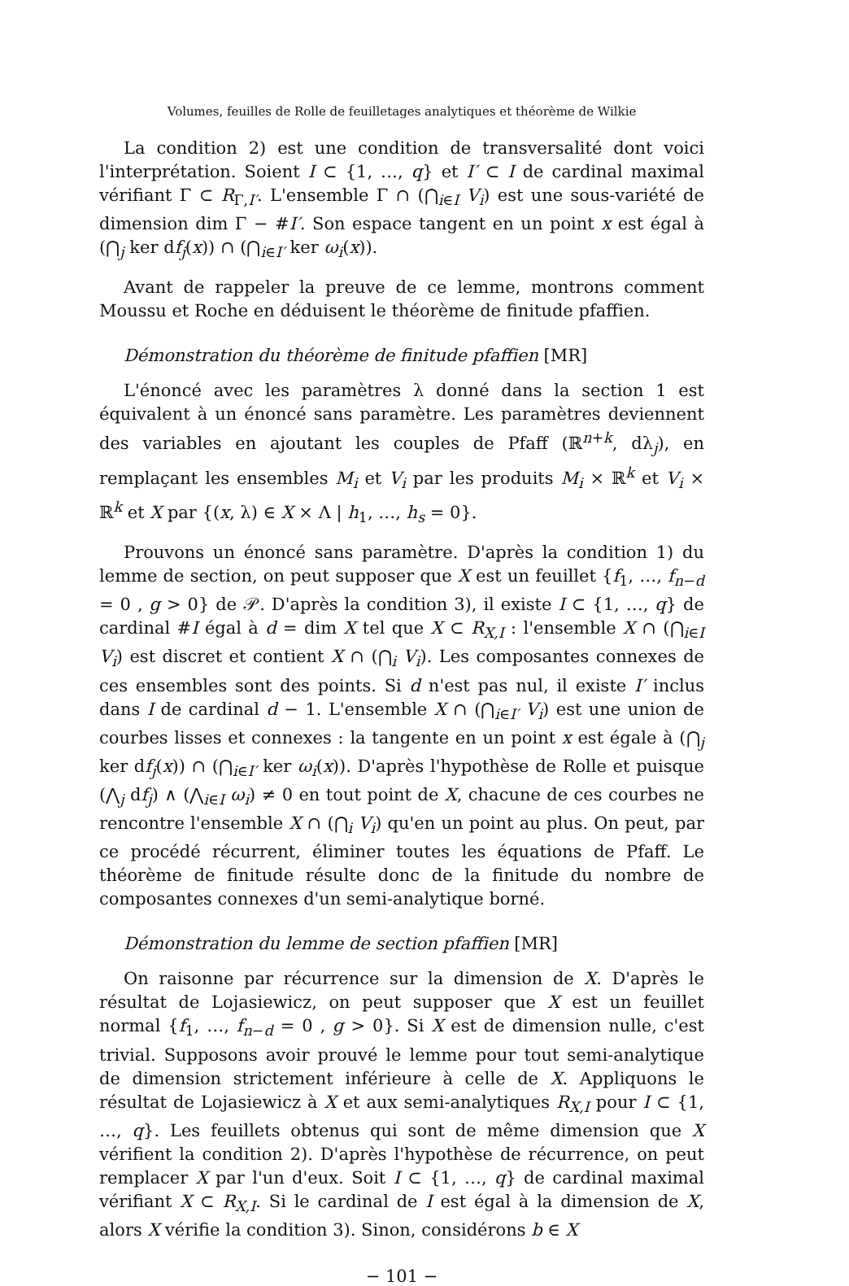Volumes, feuilles de Rolle de feuilletages analytiques et théorème de Wilkie
La condition 2) est une condition de transversalité dont voici l'interprétation. Soient I ⊂ {1, …, q} et I′ ⊂ I de cardinal maximal vérifiant Γ ⊂ R<sub>Γ,I′</sub>. L'ensemble Γ ∩ (⋂<sub>i∈I</sub> V<sub>i</sub>) est une sous-variété de dimension dim Γ − #I′. Son espace tangent en un point x est égal à (⋂<sub>j</sub> ker df<sub>j</sub>(x)) ∩ (⋂<sub>i∈I′</sub> ker ω<sub>i</sub>(x)).
Avant de rappeler la preuve de ce lemme, montrons comment Moussu et Roche en déduisent le théorème de finitude pfaffien.
Démonstration du théorème de finitude pfaffien [MR]
L'énoncé avec les paramètres λ donné dans la section 1 est équivalent à un énoncé sans paramètre. Les paramètres deviennent des variables en ajoutant les couples de Pfaff (ℝ<sup>n+k</sup>, dλ<sub>j</sub>), en remplaçant les ensembles M<sub>i</sub> et V<sub>i</sub> par les produits M<sub>i</sub> × ℝ<sup>k</sup> et V<sub>i</sub> × ℝ<sup>k</sup> et X par {(x, λ) ∈ X × Λ | h<sub>1</sub>, …, h<sub>s</sub> = 0}.
Prouvons un énoncé sans paramètre. D'après la condition 1) du lemme de section, on peut supposer que X est un feuillet {f<sub>1</sub>, …, f<sub>n−d</sub> = 0 , g > 0} de 𝒫. D'après la condition 3), il existe I ⊂ {1, …, q} de cardinal #I égal à d = dim X tel que X ⊂ R<sub>X,I</sub> : l'ensemble X ∩ (⋂<sub>i∈I</sub> V<sub>i</sub>) est discret et contient X ∩ (⋂<sub>i</sub> V<sub>i</sub>). Les composantes connexes de ces ensembles sont des points. Si d n'est pas nul, il existe I′ inclus dans I de cardinal d − 1. L'ensemble X ∩ (⋂<sub>i∈I′</sub> V<sub>i</sub>) est une union de courbes lisses et connexes : la tangente en un point x est égale à (⋂<sub>j</sub> ker df<sub>j</sub>(x)) ∩ (⋂<sub>i∈I′</sub> ker ω<sub>i</sub>(x)). D'après l'hypothèse de Rolle et puisque (⋀<sub>j</sub> df<sub>j</sub>) ∧ (⋀<sub>i∈I</sub> ω<sub>i</sub>) ≠ 0 en tout point de X, chacune de ces courbes ne rencontre l'ensemble X ∩ (⋂<sub>i</sub> V<sub>i</sub>) qu'en un point au plus. On peut, par ce procédé récurrent, éliminer toutes les équations de Pfaff. Le théorème de finitude résulte donc de la finitude du nombre de composantes connexes d'un semi-analytique borné.
Démonstration du lemme de section pfaffien [MR]
On raisonne par récurrence sur la dimension de X. D'après le résultat de Lojasiewicz, on peut supposer que X est un feuillet normal {f<sub>1</sub>, …, f<sub>n−d</sub> = 0 , g > 0}. Si X est de dimension nulle, c'est trivial. Supposons avoir prouvé le lemme pour tout semi-analytique de dimension strictement inférieure à celle de X. Appliquons le résultat de Lojasiewicz à X et aux semi-analytiques R<sub>X,I</sub> pour I ⊂ {1, …, q}. Les feuillets obtenus qui sont de même dimension que X vérifient la condition 2). D'après l'hypothèse de récurrence, on peut remplacer X par l'un d'eux. Soit I ⊂ {1, …, q} de cardinal maximal vérifiant X ⊂ R<sub>X,I</sub>. Si le cardinal de I est égal à la dimension de X, alors X vérifie la condition 3). Sinon, considérons b ∈ X
− 101 −